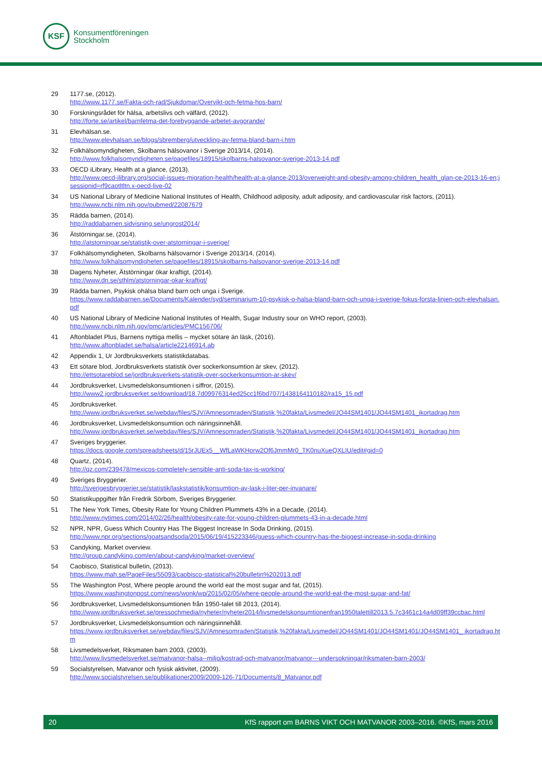KSF
Konsumentföreningen
Stockholm
29 1177.se, (2012).
http://www.1177.se/Fakta-och-rad/Sjukdomar/Overvikt-och-fetma-hos-barn/
30 Forskningsrådet för hälsa, arbetslivs och välfärd, (2012).
http://forte.se/artikel/barnfetma-det-forebyggande-arbetet-avgorande/
31 Elevhälsan.se.
http://www.elevhalsan.se/blogs/sbremberg/utveckling-av-fetma-bland-barn-i.htm
32 Folkhälsomyndigheten, Skolbarns hälsovanor i Sverige 2013/14, (2014).
http://www.folkhalsomyndigheten.se/pagefiles/18915/skolbarns-halsovanor-sverige-2013-14.pdf
33 OECD iLibrary, Health at a glance, (2013).
http://www.oecd-ilibrary.org/social-issues-migration-health/health-at-a-glance-2013/overweight-and-obesity-among-children_health_glan-ce-2013-16-en;jsessionid=rf9caotltltn.x-oecd-live-02
34 US National Library of Medicine National Institutes of Health, Childhood adiposity, adult adiposity, and cardiovascular risk factors, (2011).
http://www.ncbi.nlm.nih.gov/pubmed/22087679
35 Rädda barnen, (2014).
http://raddabarnen.sidvisning.se/ungrost2014/
36 Ätstörningar.se, (2014).
http://atstorningar.se/statistik-over-atstorningar-i-sverige/
37 Folkhälsomyndigheten, Skolbarns hälsovarnor i Sverige 2013/14, (2014).
http://www.folkhalsomyndigheten.se/pagefiles/18915/skolbarns-halsovanor-sverige-2013-14.pdf
38 Dagens Nyheter, Ätstörningar ökar kraftigt, (2014).
http://www.dn.se/sthlm/atstorningar-okar-kraftigt/
39 Rädda barnen, Psykisk ohälsa bland barn och unga i Sverige.
https://www.raddabarnen.se/Documents/Kalender/syd/seminarium-10-psykisk-o-halsa-bland-barn-och-unga-i-sverige-fokus-forsta-linjen-och-elevhalsan.pdf
40 US National Library of Medicine National Institutes of Health, Sugar Industry sour on WHO report, (2003).
http://www.ncbi.nlm.nih.gov/pmc/articles/PMC156706/
41 Aftonbladet Plus, Barnens nyttiga mellis – mycket sötare än läsk, (2016).
http://www.aftonbladet.se/halsa/article22146914.ab
42 Appendix 1, Ur Jordbruksverkets statistikdatabas.
43 Ett sötare blod, Jordbruksverkets statistik över sockerkonsumtion är skev, (2012).
http://ettsotareblod.se/jordbruksverkets-statistik-over-sockerkonsumtion-ar-skev/
44 Jordbruksverket, Livsmedelskonsumtionen i siffror, (2015).
http://www2.jordbruksverket.se/download/18.7d09976314ed25cc1f6bd707/1438164110182/ra15_15.pdf
45 Jordbruksverket.
http://www.jordbruksverket.se/webdav/files/SJV/Amnesomraden/Statistik,%20fakta/Livsmedel/JO44SM1401/JO44SM1401_ikortadrag.htm
46 Jordbruksverket, Livsmedelskonsumtion och näringsinnehåll.
http://www.jordbruksverket.se/webdav/files/SJV/Amnesomraden/Statistik,%20fakta/Livsmedel/JO44SM1401/JO44SM1401_ikortadrag.htm
47 Sveriges bryggerier.
https://docs.google.com/spreadsheets/d/15rJUEx5__WfLaWKHorw2Of6JmmMr0_TK0nuXueQXLIU/edit#gid=0
48 Quartz, (2014).
http://qz.com/239478/mexicos-completely-sensible-anti-soda-tax-is-working/
49 Sveriges Bryggerier.
http://sverigesbryggerier.se/statistik/laskstatistik/konsumtion-av-lask-i-liter-per-invanare/
50 Statistikuppgifter från Fredrik Sörbom, Sveriges Bryggerier.
51 The New York Times, Obesity Rate for Young Children Plummets 43% in a Decade, (2014).
http://www.nytimes.com/2014/02/26/health/obesity-rate-for-young-children-plummets-43-in-a-decade.html
52 NPR, NPR, Guess Which Country Has The Biggest Increase In Soda Drinking, (2015).
http://www.npr.org/sections/goatsandsoda/2015/06/19/415223346/guess-which-country-has-the-biggest-increase-in-soda-drinking
53 Candyking, Market overview.
http://group.candyking.com/en/about-candyking/market-overview/
54 Caobisco, Statistical bulletin, (2013).
https://www.mah.se/PageFiles/55093/caobisco-statistical%20bulletin%202013.pdf
55 The Washington Post, Where people around the world eat the most sugar and fat, (2015).
https://www.washingtonpost.com/news/wonk/wp/2015/02/05/where-people-around-the-world-eat-the-most-sugar-and-fat/
56 Jordbruksverket, Livsmedelskonsumtionen från 1950-talet till 2013, (2014).
http://www.jordbruksverket.se/pressochmedia/nyheter/nyheter2014/livsmedelskonsumtionenfran1950talettill2013.5.7c3461c14a4d09ff39ccbac.html
57 Jordbruksverket, Livsmedelskonsumtion och näringsinnehåll.
https://www.jordbruksverket.se/webdav/files/SJV/Amnesomraden/Statistik,%20fakta/Livsmedel/JO44SM1401/JO44SM1401/JO44SM1401_ ikortadrag.htm
58 Livsmedelsverket, Riksmaten barn 2003, (2003).
http://www.livsmedelsverket.se/matvanor-halsa--miljo/kostrad-och-matvanor/matvanor---undersokningar/riksmaten-barn-2003/
59 Socialstyrelsen, Matvanor och fysisk aktivitet, (2009).
http://www.socialstyrelsen.se/publikationer2009/2009-126-71/Documents/8_Matvanor.pdf
20 KfS rapport om BARNS VIKT OCH MATVANOR 2003–2016. ©KfS, mars 2016